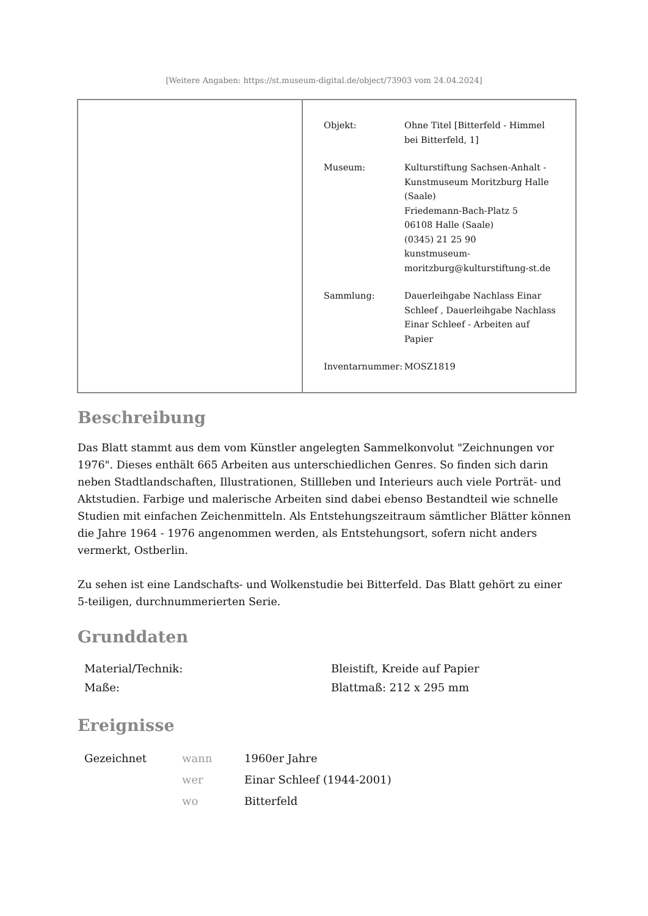[Weitere Angaben: https://st.museum-digital.de/object/73903 vom 24.04.2024]
| Objekt: | Ohne Titel [Bitterfeld - Himmel bei Bitterfeld, 1] |
| Museum: | Kulturstiftung Sachsen-Anhalt - Kunstmuseum Moritzburg Halle (Saale) Friedemann-Bach-Platz 5 06108 Halle (Saale) (0345) 21 25 90 kunstmuseum- moritzburg@kulturstiftung-st.de |
| Sammlung: | Dauerleihgabe Nachlass Einar Schleef , Dauerleihgabe Nachlass Einar Schleef - Arbeiten auf Papier |
| Inventarnummer: | MOSZ1819 |
Beschreibung
Das Blatt stammt aus dem vom Künstler angelegten Sammelkonvolut "Zeichnungen vor 1976". Dieses enthält 665 Arbeiten aus unterschiedlichen Genres. So finden sich darin neben Stadtlandschaften, Illustrationen, Stillleben und Interieurs auch viele Porträt- und Aktstudien. Farbige und malerische Arbeiten sind dabei ebenso Bestandteil wie schnelle Studien mit einfachen Zeichenmitteln. Als Entstehungszeitraum sämtlicher Blätter können die Jahre 1964 - 1976 angenommen werden, als Entstehungsort, sofern nicht anders vermerkt, Ostberlin.
Zu sehen ist eine Landschafts- und Wolkenstudie bei Bitterfeld. Das Blatt gehört zu einer 5-teiligen, durchnummerierten Serie.
Grunddaten
| Material/Technik: | Bleistift, Kreide auf Papier |
| Maße: | Blattmaß: 212 x 295 mm |
Ereignisse
| Gezeichnet | wann | 1960er Jahre |
| | wer | Einar Schleef (1944-2001) |
| | wo | Bitterfeld |